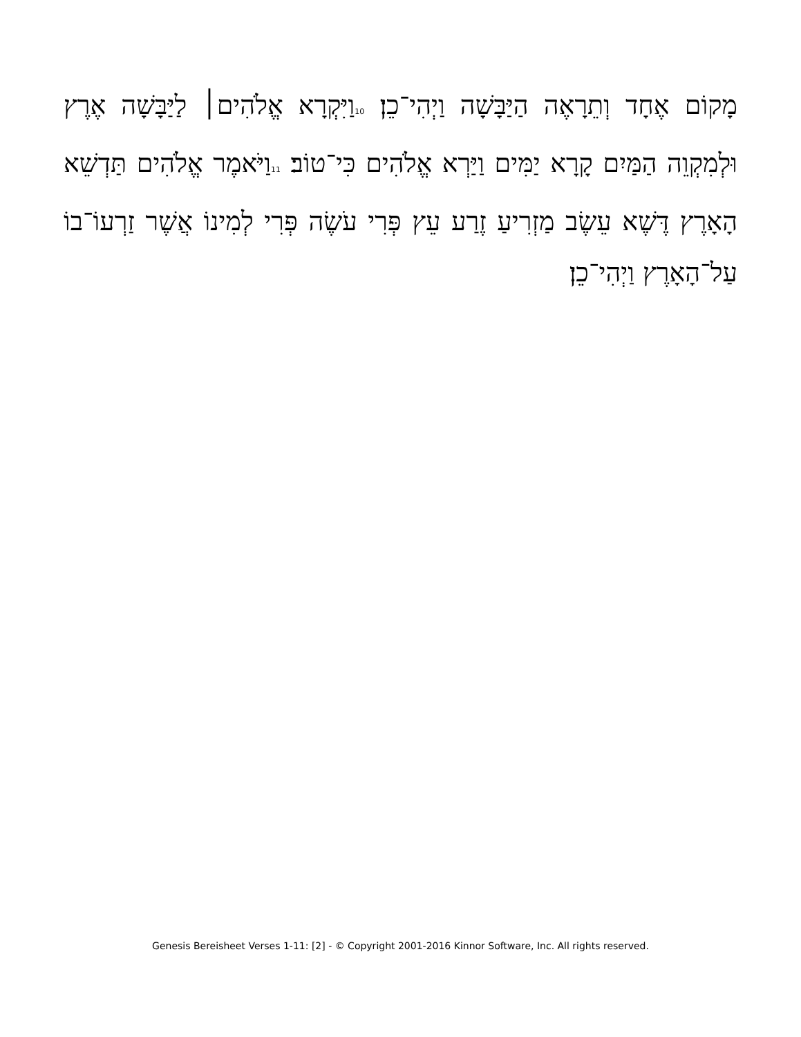מָקוֹם אֶחָד וְתֵרָאֶה הַיַּבָּשָׁה וַיְהִי־כֵן׃ 10וַיִּקְרָא אֱלֹהִים׀ לַיַּבָּשָׁה אֶרֶץ וּלְמִקְוֵה הַמַּיִם קָרָא יַמִּים וַיַּרְא אֱלֹהִים כִּי־טוֹב׃ 11וַיֹּאמֶר אֱלֹהִים תַּדְשֵׁא הָאָרֶץ דֶּשֶׁא עֵשֶׂב מַזְרִיעַ זֶרַע עֵץ פְּרִי עֹשֶׂה פְּרִי לְמִינוֹ אֲשֶׁר זַרְעוֹ־בוֹ עַל־הָאָרֶץ וַיְהִי־כֵן׃
Genesis Bereisheet Verses 1-11: [2] - © Copyright 2001-2016 Kinnor Software, Inc. All rights reserved.